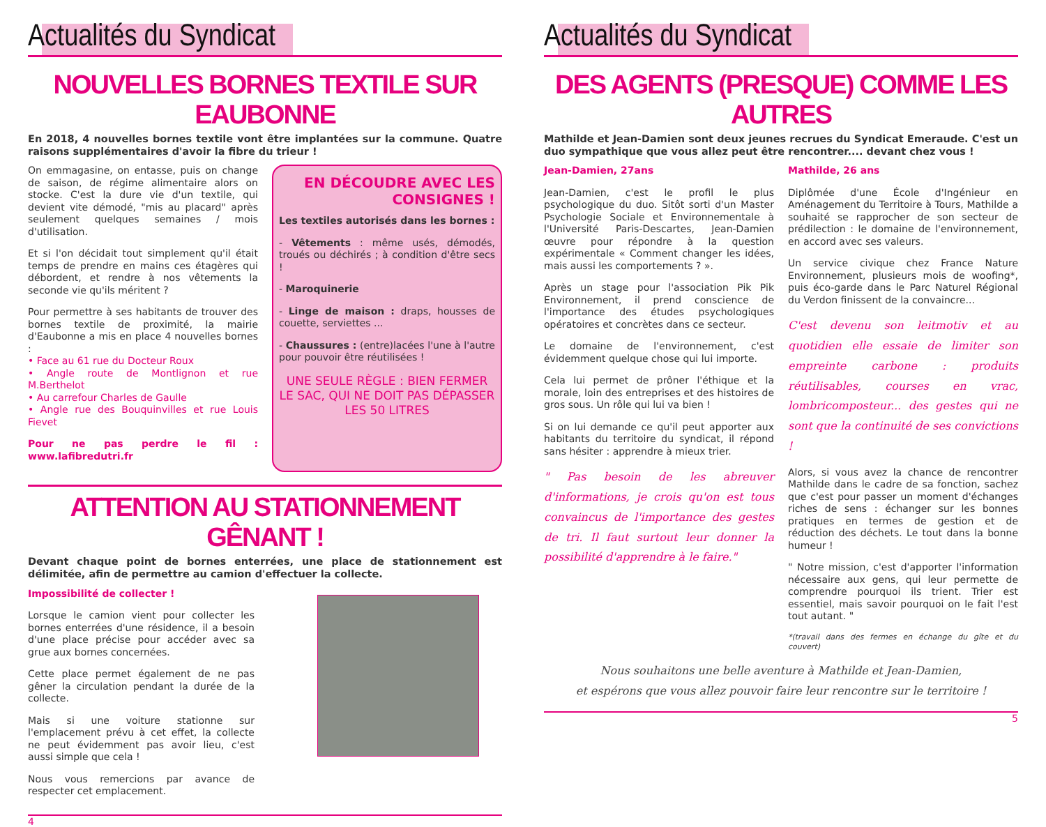Actualités du Syndicat
NOUVELLES BORNES TEXTILE SUR EAUBONNE
En 2018, 4 nouvelles bornes textile vont être implantées sur la commune. Quatre raisons supplémentaires d'avoir la fibre du trieur !
On emmagasine, on entasse, puis on change de saison, de régime alimentaire alors on stocke. C'est la dure vie d'un textile, qui devient vite démodé, "mis au placard" après seulement quelques semaines / mois d'utilisation.
Et si l'on décidait tout simplement qu'il était temps de prendre en mains ces étagères qui débordent, et rendre à nos vêtements la seconde vie qu'ils méritent ?
Pour permettre à ses habitants de trouver des bornes textile de proximité, la mairie d'Eaubonne a mis en place 4 nouvelles bornes :
• Face au 61 rue du Docteur Roux
• Angle route de Montlignon et rue M.Berthelot
• Au carrefour Charles de Gaulle
• Angle rue des Bouquinvilles et rue Louis Fievet
Pour ne pas perdre le fil : www.lafibredutri.fr
EN DÉCOUDRE AVEC LES CONSIGNES !
Les textiles autorisés dans les bornes :
- Vêtements : même usés, démodés, troués ou déchirés ; à condition d'être secs !
- Maroquinerie
- Linge de maison : draps, housses de couette, serviettes ...
- Chaussures : (entre)lacées l'une à l'autre pour pouvoir être réutilisées !
UNE SEULE RÈGLE : BIEN FERMER LE SAC, QUI NE DOIT PAS DÉPASSER LES 50 LITRES
ATTENTION AU STATIONNEMENT GÊNANT !
Devant chaque point de bornes enterrées, une place de stationnement est délimitée, afin de permettre au camion d'effectuer la collecte.
Impossibilité de collecter !
Lorsque le camion vient pour collecter les bornes enterrées d'une résidence, il a besoin d'une place précise pour accéder avec sa grue aux bornes concernées.
Cette place permet également de ne pas gêner la circulation pendant la durée de la collecte.
Mais si une voiture stationne sur l'emplacement prévu à cet effet, la collecte ne peut évidemment pas avoir lieu, c'est aussi simple que cela !
Nous vous remercions par avance de respecter cet emplacement.
4
Actualités du Syndicat
DES AGENTS (PRESQUE) COMME LES AUTRES
Mathilde et Jean-Damien sont deux jeunes recrues du Syndicat Emeraude. C'est un duo sympathique que vous allez peut être rencontrer.... devant chez vous !
Jean-Damien, 27ans
Jean-Damien, c'est le profil le plus psychologique du duo. Sitôt sorti d'un Master Psychologie Sociale et Environnementale à l'Université Paris-Descartes, Jean-Damien œuvre pour répondre à la question expérimentale « Comment changer les idées, mais aussi les comportements ? ».
Après un stage pour l'association Pik Pik Environnement, il prend conscience de l'importance des études psychologiques opératoires et concrètes dans ce secteur.
Le domaine de l'environnement, c'est évidemment quelque chose qui lui importe.
Cela lui permet de prôner l'éthique et la morale, loin des entreprises et des histoires de gros sous. Un rôle qui lui va bien !
Si on lui demande ce qu'il peut apporter aux habitants du territoire du syndicat, il répond sans hésiter : apprendre à mieux trier.
" Pas besoin de les abreuver d'informations, je crois qu'on est tous convaincus de l'importance des gestes de tri. Il faut surtout leur donner la possibilité d'apprendre à le faire."
Mathilde, 26 ans
Diplômée d'une École d'Ingénieur en Aménagement du Territoire à Tours, Mathilde a souhaité se rapprocher de son secteur de prédilection : le domaine de l'environnement, en accord avec ses valeurs.
Un service civique chez France Nature Environnement, plusieurs mois de woofing*, puis éco-garde dans le Parc Naturel Régional du Verdon finissent de la convaincre...
C'est devenu son leitmotiv et au quotidien elle essaie de limiter son empreinte carbone : produits réutilisables, courses en vrac, lombricomposteur... des gestes qui ne sont que la continuité de ses convictions !
Alors, si vous avez la chance de rencontrer Mathilde dans le cadre de sa fonction, sachez que c'est pour passer un moment d'échanges riches de sens : échanger sur les bonnes pratiques en termes de gestion et de réduction des déchets. Le tout dans la bonne humeur !
" Notre mission, c'est d'apporter l'information nécessaire aux gens, qui leur permette de comprendre pourquoi ils trient. Trier est essentiel, mais savoir pourquoi on le fait l'est tout autant. "
*(travail dans des fermes en échange du gîte et du couvert)
Nous souhaitons une belle aventure à Mathilde et Jean-Damien,
et espérons que vous allez pouvoir faire leur rencontre sur le territoire !
5